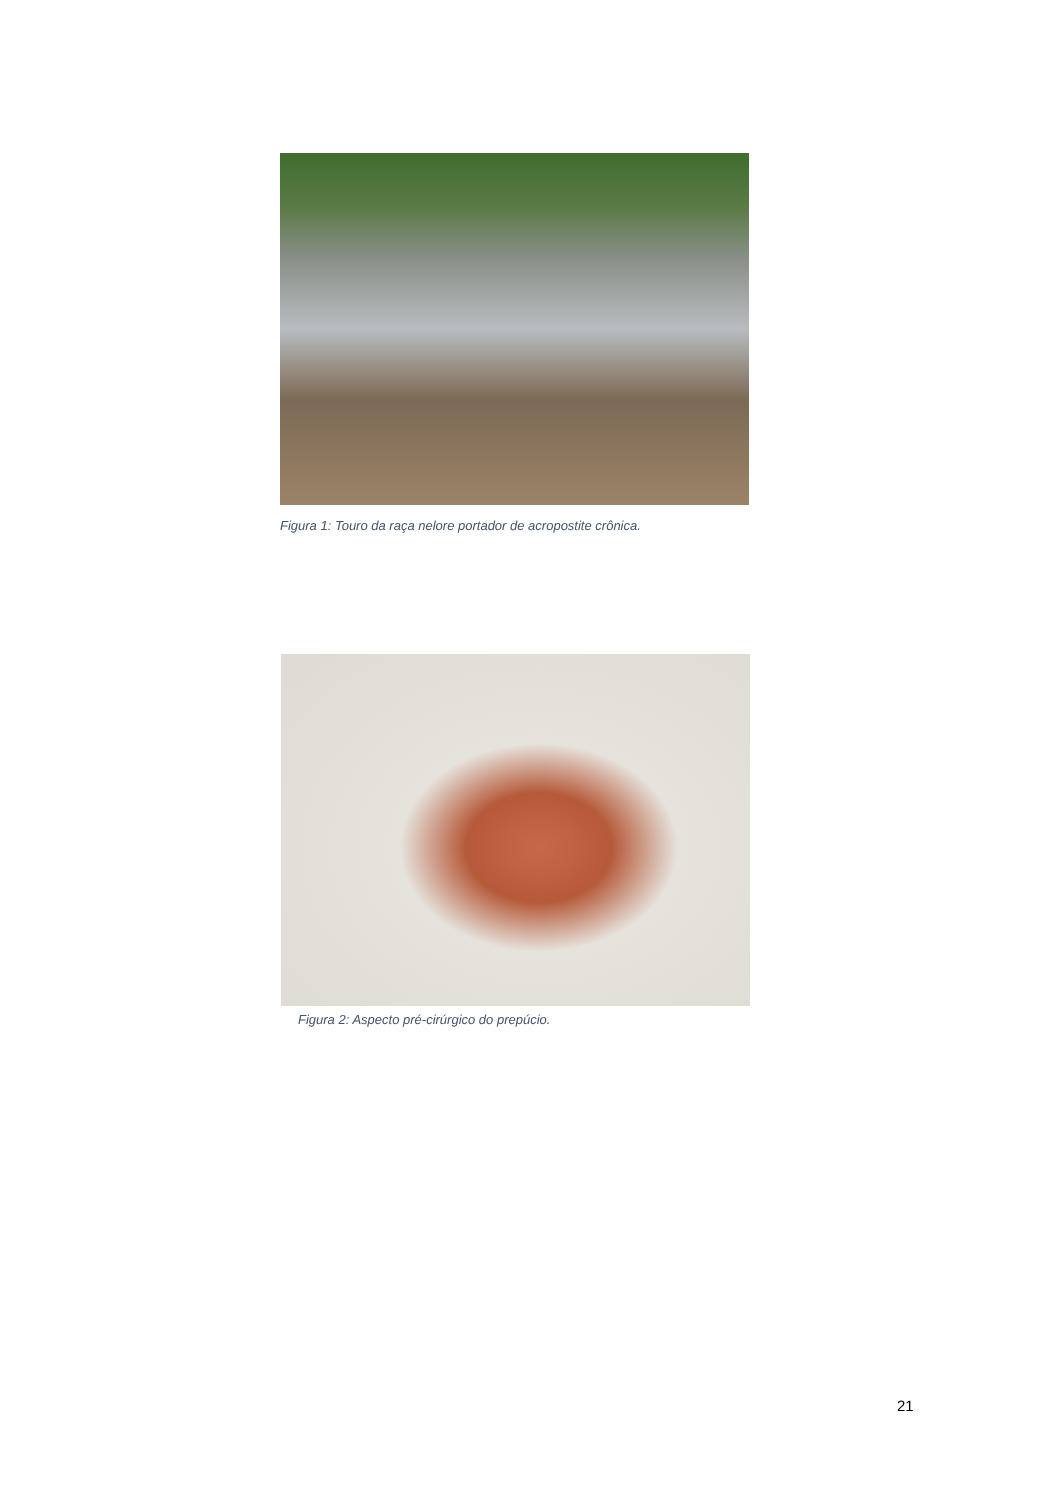Figura 1: Touro da raça nelore portador de acropostite crônica.
Figura 2: Aspecto pré-cirúrgico do prepúcio.
21